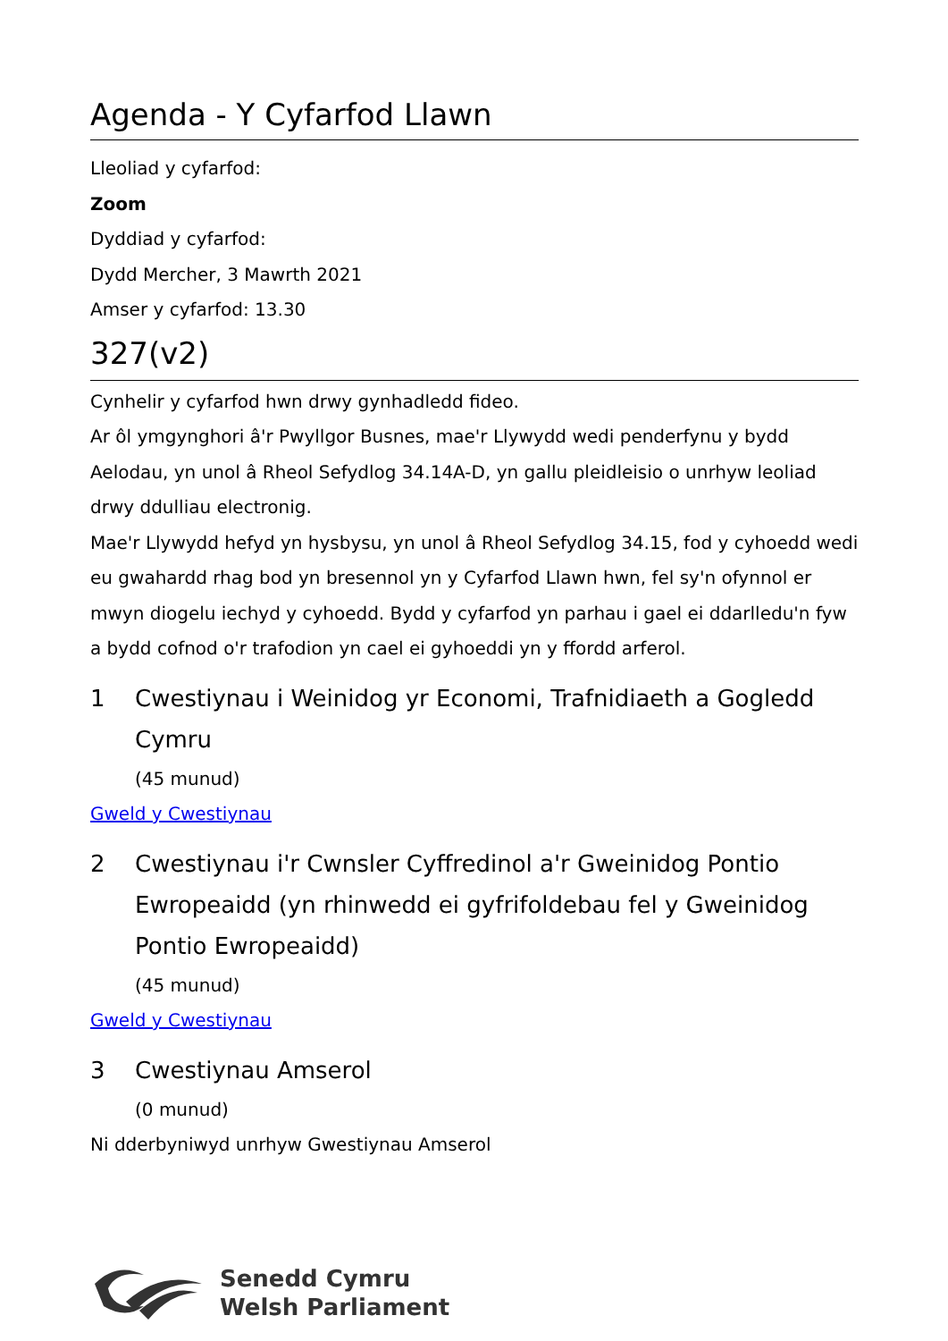Agenda - Y Cyfarfod Llawn
Lleoliad y cyfarfod:
Zoom
Dyddiad y cyfarfod:
Dydd Mercher, 3 Mawrth 2021
Amser y cyfarfod: 13.30
327(v2)
Cynhelir y cyfarfod hwn drwy gynhadledd fideo.
Ar ôl ymgynghori â'r Pwyllgor Busnes, mae'r Llywydd wedi penderfynu y bydd Aelodau, yn unol â Rheol Sefydlog 34.14A-D, yn gallu pleidleisio o unrhyw leoliad drwy ddulliau electronig.
Mae'r Llywydd hefyd yn hysbysu, yn unol â Rheol Sefydlog 34.15, fod y cyhoedd wedi eu gwahardd rhag bod yn bresennol yn y Cyfarfod Llawn hwn, fel sy'n ofynnol er mwyn diogelu iechyd y cyhoedd. Bydd y cyfarfod yn parhau i gael ei ddarlledu'n fyw a bydd cofnod o'r trafodion yn cael ei gyhoeddi yn y ffordd arferol.
1 Cwestiynau i Weinidog yr Economi, Trafnidiaeth a Gogledd Cymru
(45 munud)
Gweld y Cwestiynau
2 Cwestiynau i'r Cwnsler Cyffredinol a'r Gweinidog Pontio Ewropeaidd (yn rhinwedd ei gyfrifoldebau fel y Gweinidog Pontio Ewropeaidd)
(45 munud)
Gweld y Cwestiynau
3 Cwestiynau Amserol
(0 munud)
Ni dderbyniwyd unrhyw Gwestiynau Amserol
Senedd Cymru
Welsh Parliament